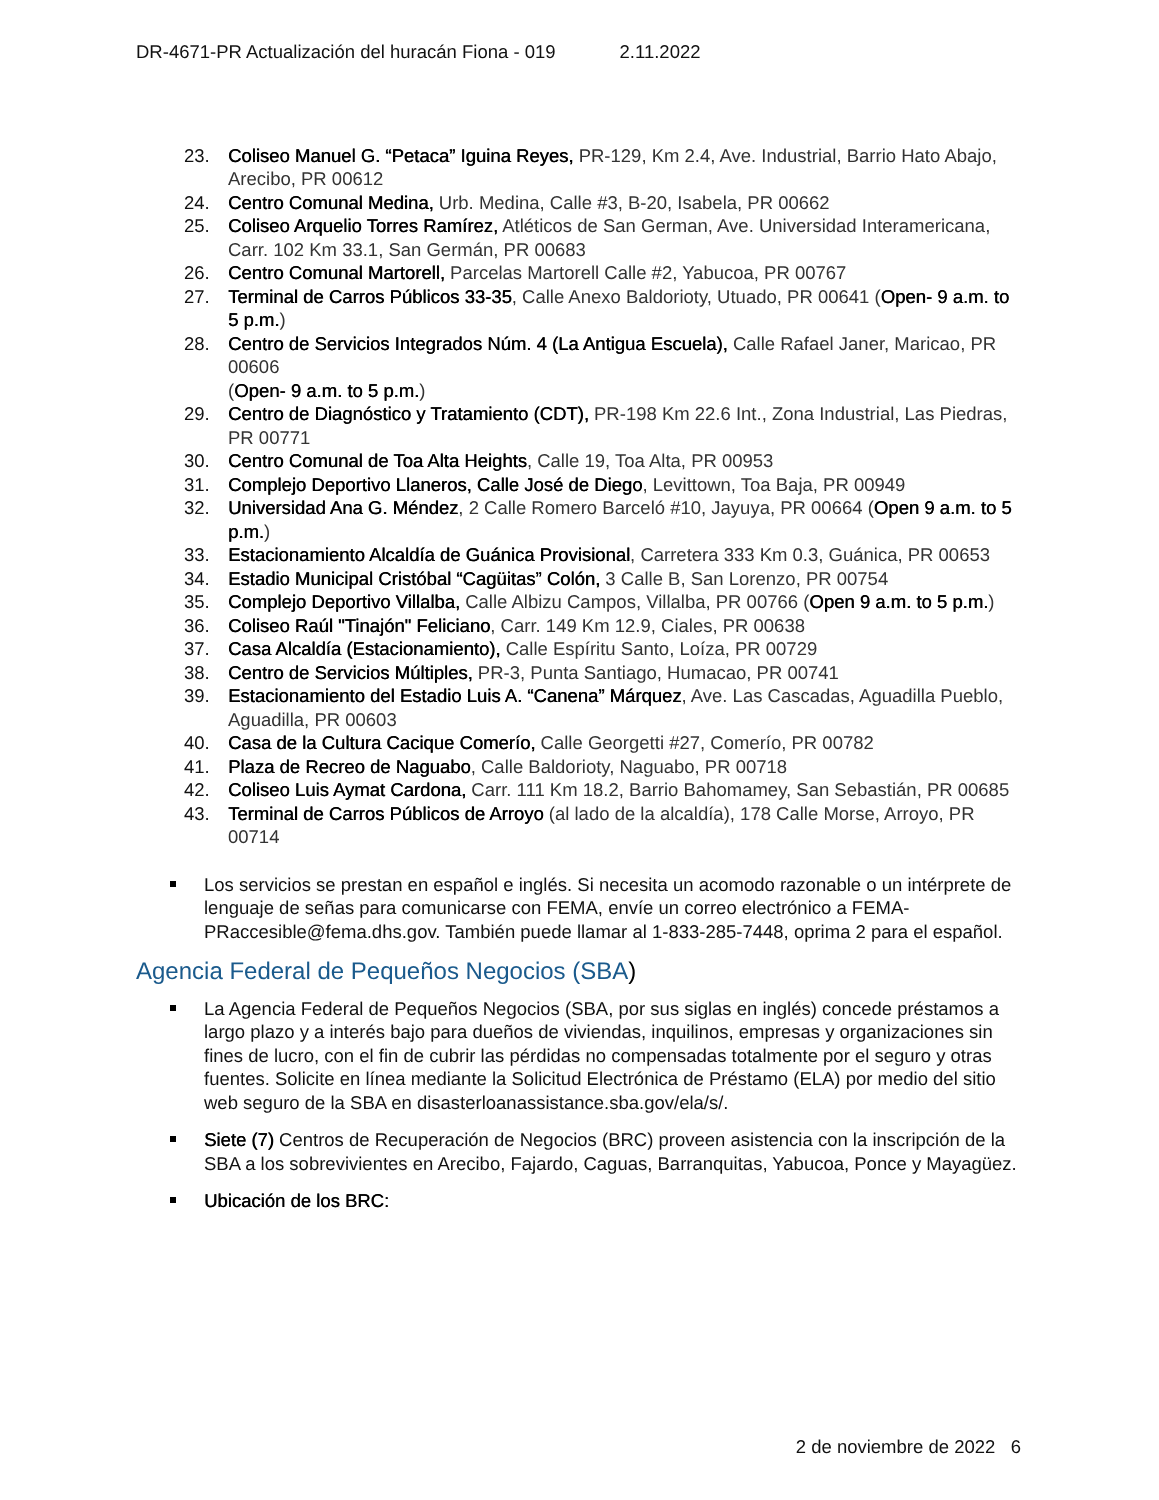DR-4671-PR Actualización del huracán Fiona - 019 2.11.2022
23. Coliseo Manuel G. “Petaca” Iguina Reyes, PR-129, Km 2.4, Ave. Industrial, Barrio Hato Abajo, Arecibo, PR 00612
24. Centro Comunal Medina, Urb. Medina, Calle #3, B-20, Isabela, PR 00662
25. Coliseo Arquelio Torres Ramírez, Atléticos de San German, Ave. Universidad Interamericana, Carr. 102 Km 33.1, San Germán, PR 00683
26. Centro Comunal Martorell, Parcelas Martorell Calle #2, Yabucoa, PR 00767
27. Terminal de Carros Públicos 33-35, Calle Anexo Baldorioty, Utuado, PR 00641 (Open- 9 a.m. to 5 p.m.)
28. Centro de Servicios Integrados Núm. 4 (La Antigua Escuela), Calle Rafael Janer, Maricao, PR 00606
(Open- 9 a.m. to 5 p.m.)
29. Centro de Diagnóstico y Tratamiento (CDT), PR-198 Km 22.6 Int., Zona Industrial, Las Piedras, PR 00771
30. Centro Comunal de Toa Alta Heights, Calle 19, Toa Alta, PR 00953
31. Complejo Deportivo Llaneros, Calle José de Diego, Levittown, Toa Baja, PR 00949
32. Universidad Ana G. Méndez, 2 Calle Romero Barceló #10, Jayuya, PR 00664 (Open 9 a.m. to 5 p.m.)
33. Estacionamiento Alcaldía de Guánica Provisional, Carretera 333 Km 0.3, Guánica, PR 00653
34. Estadio Municipal Cristóbal “Cagüitas” Colón, 3 Calle B, San Lorenzo, PR 00754
35. Complejo Deportivo Villalba, Calle Albizu Campos, Villalba, PR 00766 (Open 9 a.m. to 5 p.m.)
36. Coliseo Raúl "Tinajón" Feliciano, Carr. 149 Km 12.9, Ciales, PR 00638
37. Casa Alcaldía (Estacionamiento), Calle Espíritu Santo, Loíza, PR 00729
38. Centro de Servicios Múltiples, PR-3, Punta Santiago, Humacao, PR 00741
39. Estacionamiento del Estadio Luis A. “Canena” Márquez, Ave. Las Cascadas, Aguadilla Pueblo, Aguadilla, PR 00603
40. Casa de la Cultura Cacique Comerío, Calle Georgetti #27, Comerío, PR 00782
41. Plaza de Recreo de Naguabo, Calle Baldorioty, Naguabo, PR 00718
42. Coliseo Luis Aymat Cardona, Carr. 111 Km 18.2, Barrio Bahomamey, San Sebastián, PR 00685
43. Terminal de Carros Públicos de Arroyo (al lado de la alcaldía), 178 Calle Morse, Arroyo, PR 00714
Los servicios se prestan en español e inglés. Si necesita un acomodo razonable o un intérprete de lenguaje de señas para comunicarse con FEMA, envíe un correo electrónico a FEMA-PRaccesible@fema.dhs.gov. También puede llamar al 1-833-285-7448, oprima 2 para el español.
Agencia Federal de Pequeños Negocios (SBA)
La Agencia Federal de Pequeños Negocios (SBA, por sus siglas en inglés) concede préstamos a largo plazo y a interés bajo para dueños de viviendas, inquilinos, empresas y organizaciones sin fines de lucro, con el fin de cubrir las pérdidas no compensadas totalmente por el seguro y otras fuentes. Solicite en línea mediante la Solicitud Electrónica de Préstamo (ELA) por medio del sitio web seguro de la SBA en disasterloanassistance.sba.gov/ela/s/.
Siete (7) Centros de Recuperación de Negocios (BRC) proveen asistencia con la inscripción de la SBA a los sobrevivientes en Arecibo, Fajardo, Caguas, Barranquitas, Yabucoa, Ponce y Mayagüez.
Ubicación de los BRC:
2 de noviembre de 2022 6